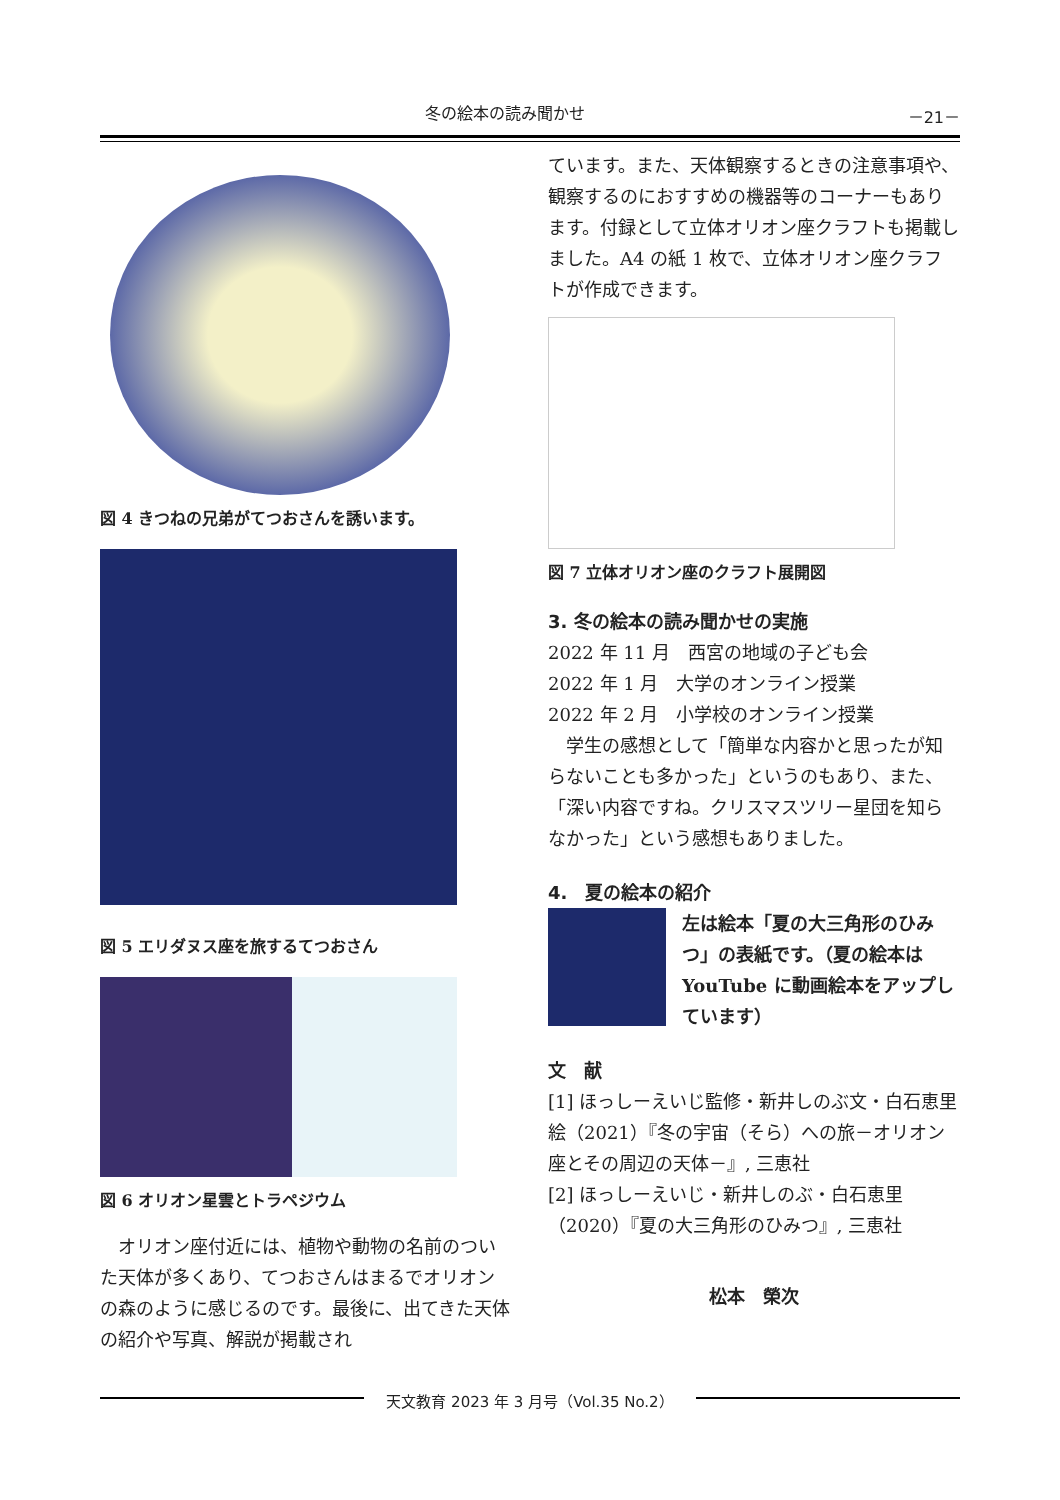冬の絵本の読み聞かせ －21－
図 4 きつねの兄弟がてつおさんを誘います。
図 5 エリダヌス座を旅するてつおさん
図 6 オリオン星雲とトラペジウム
　オリオン座付近には、植物や動物の名前のついた天体が多くあり、てつおさんはまるでオリオンの森のように感じるのです。最後に、出てきた天体の紹介や写真、解説が掲載され
ています。また、天体観察するときの注意事項や、観察するのにおすすめの機器等のコーナーもあります。付録として立体オリオン座クラフトも掲載しました。A4 の紙 1 枚で、立体オリオン座クラフトが作成できます。
図 7 立体オリオン座のクラフト展開図
3. 冬の絵本の読み聞かせの実施
2022 年 11 月　西宮の地域の子ども会
2022 年 1 月　大学のオンライン授業
2022 年 2 月　小学校のオンライン授業
　学生の感想として「簡単な内容かと思ったが知らないことも多かった」というのもあり、また、「深い内容ですね。クリスマスツリー星団を知らなかった」という感想もありました。
4.　夏の絵本の紹介
左は絵本「夏の大三角形のひみつ」の表紙です。（夏の絵本は YouTube に動画絵本をアップしています）
文　献
[1] ほっしーえいじ監修・新井しのぶ文・白石恵里絵（2021）『冬の宇宙（そら）への旅－オリオン座とその周辺の天体－』, 三恵社
[2] ほっしーえいじ・新井しのぶ・白石恵里（2020）『夏の大三角形のひみつ』, 三恵社
松本　榮次
天文教育 2023 年 3 月号（Vol.35 No.2）